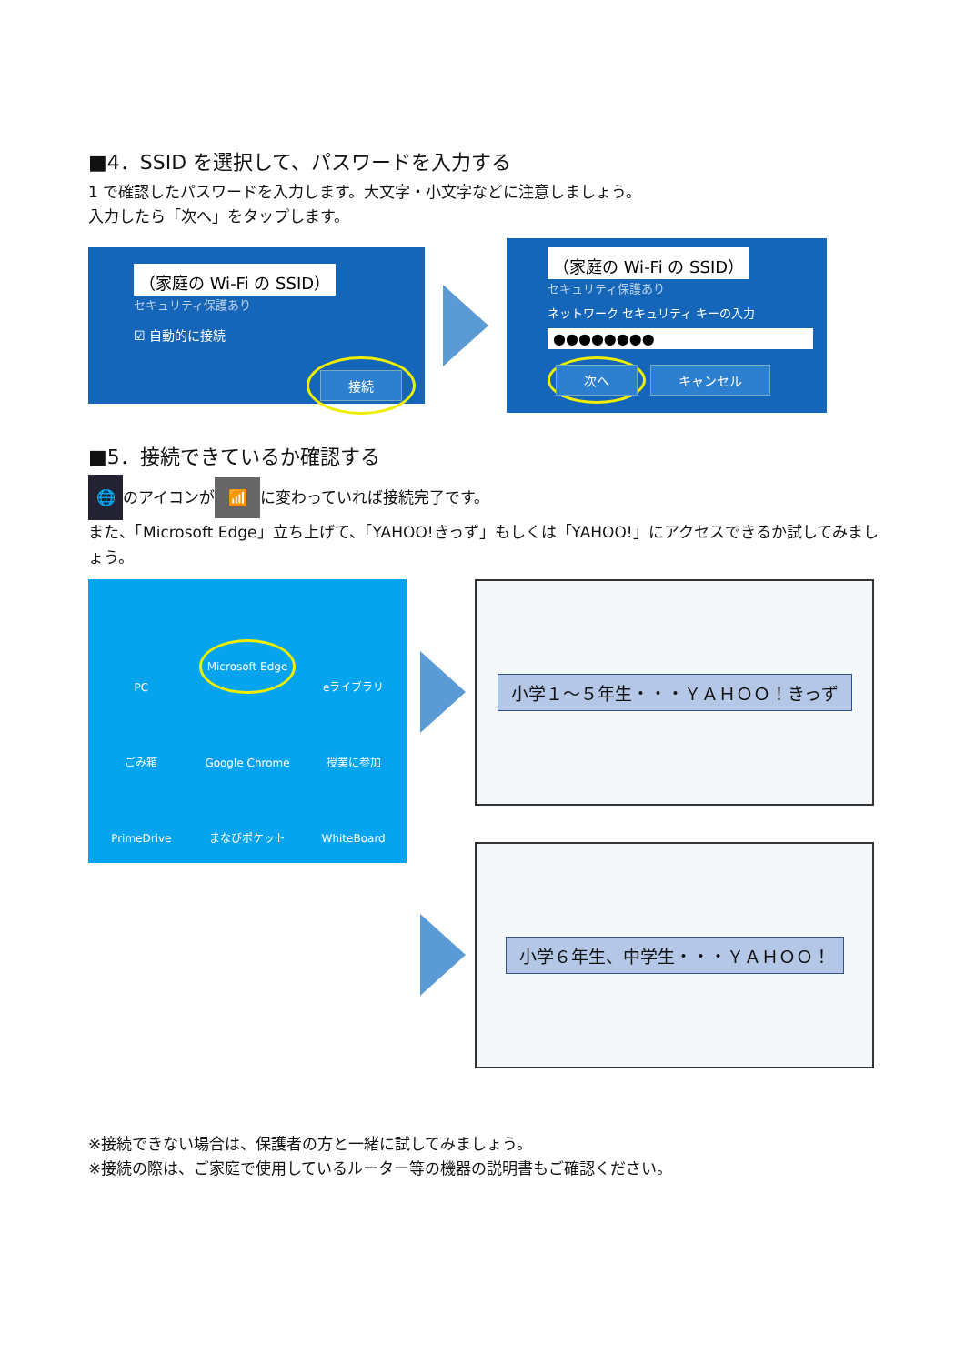■4．SSID を選択して、パスワードを入力する
1 で確認したパスワードを入力します。大文字・小文字などに注意しましょう。
入力したら「次へ」をタップします。
（家庭の Wi-Fi の SSID）
セキュリティ保護あり
☑ 自動的に接続
接続
（家庭の Wi-Fi の SSID）
セキュリティ保護あり
ネットワーク セキュリティ キーの入力
●●●●●●●●
次へ キャンセル
■5．接続できているか確認する
🌐 のアイコンが 📶 に変わっていれば接続完了です。
また、「Microsoft Edge」立ち上げて、「YAHOO!きっず」もしくは「YAHOO!」にアクセスできるか試してみましょう。
PC
Microsoft Edge
eライブラリ
ごみ箱
Google Chrome
授業に参加
PrimeDrive
まなびポケット
WhiteBoard
小学１～５年生・・・ＹＡＨＯＯ！きっず
小学６年生、中学生・・・ＹＡＨＯＯ！
※接続できない場合は、保護者の方と一緒に試してみましょう。
※接続の際は、ご家庭で使用しているルーター等の機器の説明書もご確認ください。